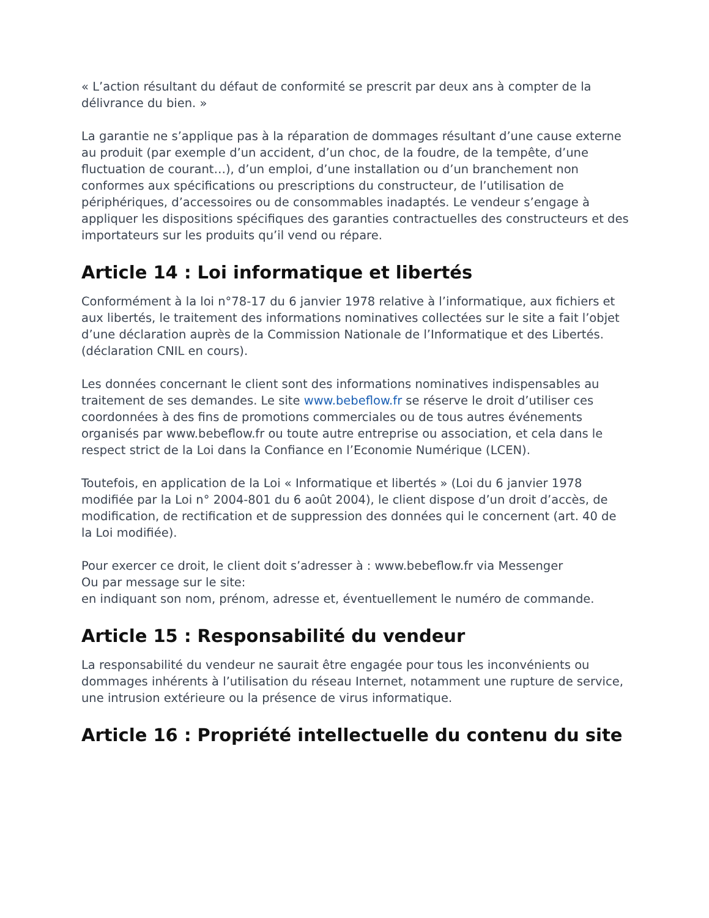« L’action résultant du défaut de conformité se prescrit par deux ans à compter de la délivrance du bien. »
La garantie ne s’applique pas à la réparation de dommages résultant d’une cause externe au produit (par exemple d’un accident, d’un choc, de la foudre, de la tempête, d’une fluctuation de courant…), d’un emploi, d’une installation ou d’un branchement non conformes aux spécifications ou prescriptions du constructeur, de l’utilisation de périphériques, d’accessoires ou de consommables inadaptés. Le vendeur s’engage à appliquer les dispositions spécifiques des garanties contractuelles des constructeurs et des importateurs sur les produits qu’il vend ou répare.
Article 14 : Loi informatique et libertés
Conformément à la loi n°78-17 du 6 janvier 1978 relative à l’informatique, aux fichiers et aux libertés, le traitement des informations nominatives collectées sur le site a fait l’objet d’une déclaration auprès de la Commission Nationale de l’Informatique et des Libertés. (déclaration CNIL en cours).
Les données concernant le client sont des informations nominatives indispensables au traitement de ses demandes. Le site www.bebeflow.fr se réserve le droit d’utiliser ces coordonnées à des fins de promotions commerciales ou de tous autres événements organisés par www.bebeflow.fr ou toute autre entreprise ou association, et cela dans le respect strict de la Loi dans la Confiance en l’Economie Numérique (LCEN).
Toutefois, en application de la Loi « Informatique et libertés » (Loi du 6 janvier 1978 modifiée par la Loi n° 2004-801 du 6 août 2004), le client dispose d’un droit d’accès, de modification, de rectification et de suppression des données qui le concernent (art. 40 de la Loi modifiée).
Pour exercer ce droit, le client doit s’adresser à : www.bebeflow.fr via Messenger
Ou par message sur le site:
en indiquant son nom, prénom, adresse et, éventuellement le numéro de commande.
Article 15 : Responsabilité du vendeur
La responsabilité du vendeur ne saurait être engagée pour tous les inconvénients ou dommages inhérents à l’utilisation du réseau Internet, notamment une rupture de service, une intrusion extérieure ou la présence de virus informatique.
Article 16 : Propriété intellectuelle du contenu du site